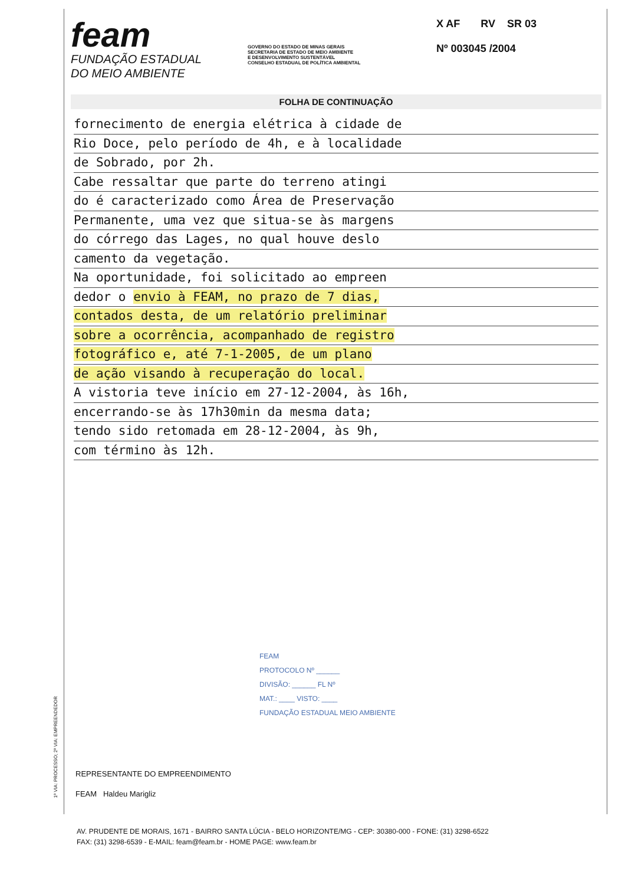feam
FUNDAÇÃO ESTADUAL
DO MEIO AMBIENTE
GOVERNO DO ESTADO DE MINAS GERAIS
SECRETARIA DE ESTADO DE MEIO AMBIENTE
E DESENVOLVIMENTO SUSTENTÁVEL
CONSELHO ESTADUAL DE POLÍTICA AMBIENTAL
X AF RV SR 03
Nº 003045 /2004
FOLHA DE CONTINUAÇÃO
fornecimento de energia elétrica à cidade de
Rio Doce, pelo período de 4h, e à localidade
de Sobrado, por 2h.
Cabe ressaltar que parte do terreno atingi
do é caracterizado como Área de Preservação
Permanente, uma vez que situa-se às margens
do córrego das Lages, no qual houve deslo
camento da vegetação.
Na oportunidade, foi solicitado ao empreen
dedor o envio à FEAM, no prazo de 7 dias,
contados desta, de um relatório preliminar
sobre a ocorrência, acompanhado de registro
fotográfico e, até 7-1-2005, de um plano
de ação visando à recuperação do local.
A vistoria teve início em 27-12-2004, às 16h,
encerrando-se às 17h30min da mesma data;
tendo sido retomada em 28-12-2004, às 9h,
com término às 12h.
FEAM
PROTOCOLO Nº ______
DIVISÃO: ______ FL Nº
MAT.: ____ VISTO: ____
FUNDAÇÃO ESTADUAL MEIO AMBIENTE
REPRESENTANTE DO EMPREENDIMENTO
FEAM Haldeu Marigliz
1ª VIA: PROCESSO; 2ª VIA: EMPREENDEDOR
AV. PRUDENTE DE MORAIS, 1671 - BAIRRO SANTA LÚCIA - BELO HORIZONTE/MG - CEP: 30380-000 - FONE: (31) 3298-6522
FAX: (31) 3298-6539 - E-MAIL: feam@feam.br - HOME PAGE: www.feam.br